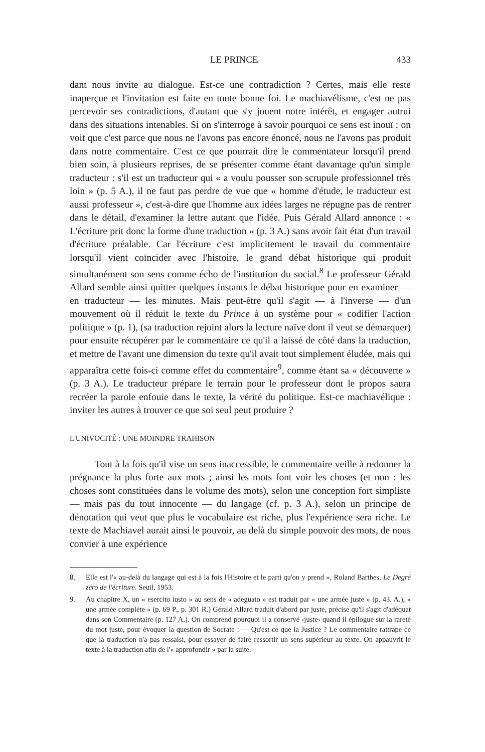LE PRINCE 433
dant nous invite au dialogue. Est-ce une contradiction ? Certes, mais elle reste inaperçue et l'invitation est faite en toute bonne foi. Le machiavélisme, c'est ne pas percevoir ses contradictions, d'autant que s'y jouent notre intérêt, et engager autrui dans des situations intenables. Si on s'interroge à savoir pourquoi ce sens est inouï : on voit que c'est parce que nous ne l'avons pas encore énoncé, nous ne l'avons pas produit dans notre commentaire. C'est ce que pourrait dire le commentateur lorsqu'il prend bien soin, à plusieurs reprises, de se présenter comme étant davantage qu'un simple traducteur : s'il est un traducteur qui « a voulu pousser son scrupule professionnel très loin » (p. 5 A.), il ne faut pas perdre de vue que « homme d'étude, le traducteur est aussi professeur », c'est-à-dire que l'homme aux idées larges ne répugne pas de rentrer dans le détail, d'examiner la lettre autant que l'idée. Puis Gérald Allard annonce : « L'écriture prit donc la forme d'une traduction » (p. 3 A.) sans avoir fait état d'un travail d'écriture préalable. Car l'écriture c'est implicitement le travail du commentaire lorsqu'il vient coïncider avec l'histoire, le grand débat historique qui produit simultanément son sens comme écho de l'institution du social.<sup>8</sup> Le professeur Gérald Allard semble ainsi quitter quelques instants le débat historique pour en examiner — en traducteur — les minutes. Mais peut-être qu'il s'agit — à l'inverse — d'un mouvement où il réduit le texte du Prince à un système pour « codifier l'action politique » (p. 1), (sa traduction rejoint alors la lecture naïve dont il veut se démarquer) pour ensuite récupérer par le commentaire ce qu'il a laissé de côté dans la traduction, et mettre de l'avant une dimension du texte qu'il avait tout simplement éludée, mais qui apparaîtra cette fois-ci comme effet du commentaire<sup>9</sup>, comme étant sa « découverte » (p. 3 A.). Le traducteur prépare le terrain pour le professeur dont le propos saura recréer la parole enfouie dans le texte, la vérité du politique. Est-ce machiavélique : inviter les autres à trouver ce que soi seul peut produire ?
L'UNIVOCITÉ : UNE MOINDRE TRAHISON
Tout à la fois qu'il vise un sens inaccessible, le commentaire veille à redonner la prégnance la plus forte aux mots ; ainsi les mots font voir les choses (et non : les choses sont constituées dans le volume des mots), selon une conception fort simpliste — mais pas du tout innocente — du langage (cf. p. 3 A.), selon un principe de dénotation qui veut que plus le vocabulaire est riche, plus l'expérience sera riche. Le texte de Machiavel aurait ainsi le pouvoir, au delà du simple pouvoir des mots, de nous convier à une expérience
8. Elle est l'« au-delà du langage qui est à la fois l'Histoire et le parti qu'on y prend », Roland Barthes, Le Degré zéro de l'écriture. Seuil, 1953.
9. Au chapitre X, un « esercito iusto » au sens de « adeguato » est traduit par « une armée juste » (p. 43. A.), « une armée complète » (p. 69 P., p. 301 R.) Gérald Allard traduit d'abord par juste, précise qu'il s'agit d'adéquat dans son Commentaire (p. 127 A.). On comprend pourquoi il a conservé ‹juste› quand il épilogue sur la rareté du mot juste, pour évoquer la question de Socrate : — Qu'est-ce que la Justice ? Le commentaire rattrape ce que la traduction n'a pas ressaisi, pour essayer de faire ressortir un sens supérieur au texte. On appauvrit le texte à la traduction afin de l'« approfondir » par la suite.